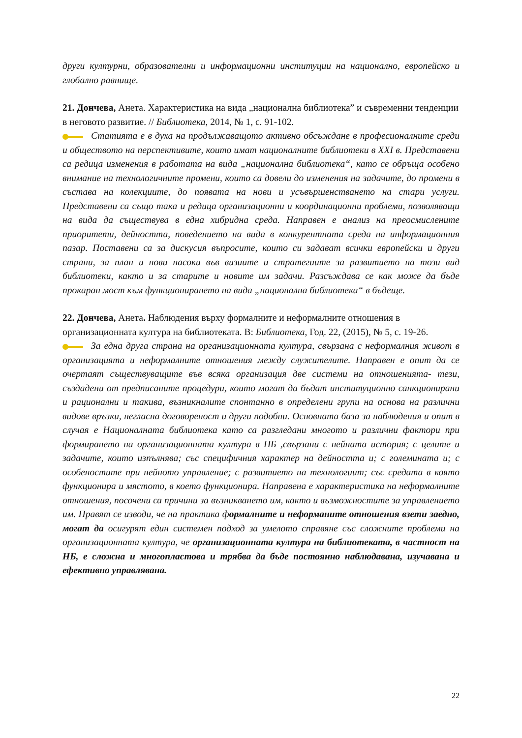други културни, образователни и информационни институции на национално, европейско и глобално равнище.
21. Дончева, Анета. Характеристика на вида „национална библиотека” и съвременни тенденции в неговото развитие. // Библиотека, 2014, № 1, с. 91-102.
Статията е в духа на продължаващото активно обсъждане в професионалните среди и обществото на перспективите, които имат националните библиотеки в ХХІ в. Представени са редица изменения в работата на вида „национална библиотека“, като се обръща особено внимание на технологичните промени, които са довели до изменения на задачите, до промени в състава на колекциите, до появата на нови и усъвършенстването на стари услуги. Представени са също така и редица организационни и координационни проблеми, позволяващи на вида да съществува в една хибридна среда. Направен е анализ на преосмислените приоритети, дейността, поведението на вида в конкурентната среда на информационния пазар. Поставени са за дискусия въпросите, които си задават всички европейски и други страни, за план и нови насоки във визиите и стратегиите за развитието на този вид библиотеки, както и за старите и новите им задачи. Разсъждава се как може да бъде прокаран мост към функционирането на вида „национална библиотека“ в бъдеще.
22. Дончева, Анета. Наблюдения върху формалните и неформалните отношения в организационната култура на библиотеката. В: Библиотека, Год. 22, (2015), № 5, с. 19-26.
За една друга страна на организационната култура, свързана с неформалния живот в организацията и неформалните отношения между служителите. Направен е опит да се очертаят съществуващите във всяка организация две системи на отношенията- тези, създадени от предписаните процедури, които могат да бъдат институционно санкционирани и рационални и такива, възникналите спонтанно в определени групи на основа на различни видове връзки, негласна договореност и други подобни. Основната база за наблюдения и опит в случая е Националната библиотека като са разгледани многото и различни фактори при формирането на организационната култура в НБ ,свързани с нейната история; с целите и задачите, които изпълнява; със специфичния характер на дейността и; с големината и; с особеностите при нейното управление; с развитието на технологиит; със средата в която функционира и мястото, в което функционира. Направена е характеристика на неформалните отношения, посочени са причини за възникването им, както и възможностите за управлението им. Правят се изводи, че на практика формалните и неформаните отношения взети заедно, могат да осигурят един системен подход за умелото справяне със сложните проблеми на организационната култура, че организационната култура на библиотеката, в частност на НБ, е сложна и многопластова и трябва да бъде постоянно наблюдавана, изучавана и ефективно управлявана.
22